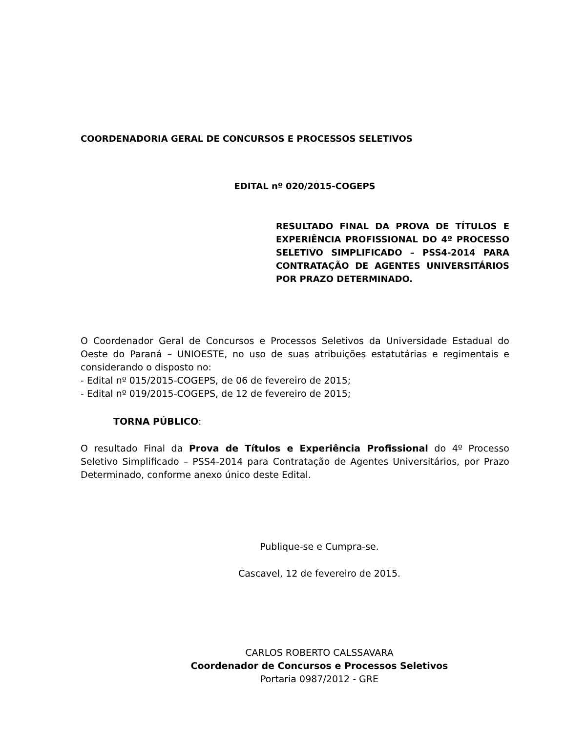COORDENADORIA GERAL DE CONCURSOS E PROCESSOS SELETIVOS
EDITAL nº 020/2015-COGEPS
RESULTADO FINAL DA PROVA DE TÍTULOS E EXPERIÊNCIA PROFISSIONAL DO 4º PROCESSO SELETIVO SIMPLIFICADO – PSS4-2014 PARA CONTRATAÇÃO DE AGENTES UNIVERSITÁRIOS POR PRAZO DETERMINADO.
O Coordenador Geral de Concursos e Processos Seletivos da Universidade Estadual do Oeste do Paraná – UNIOESTE, no uso de suas atribuições estatutárias e regimentais e considerando o disposto no:
- Edital nº 015/2015-COGEPS, de 06 de fevereiro de 2015;
- Edital nº 019/2015-COGEPS, de 12 de fevereiro de 2015;
TORNA PÚBLICO:
O resultado Final da Prova de Títulos e Experiência Profissional do 4º Processo Seletivo Simplificado – PSS4-2014 para Contratação de Agentes Universitários, por Prazo Determinado, conforme anexo único deste Edital.
Publique-se e Cumpra-se.
Cascavel, 12 de fevereiro de 2015.
CARLOS ROBERTO CALSSAVARA
Coordenador de Concursos e Processos Seletivos
Portaria 0987/2012 - GRE